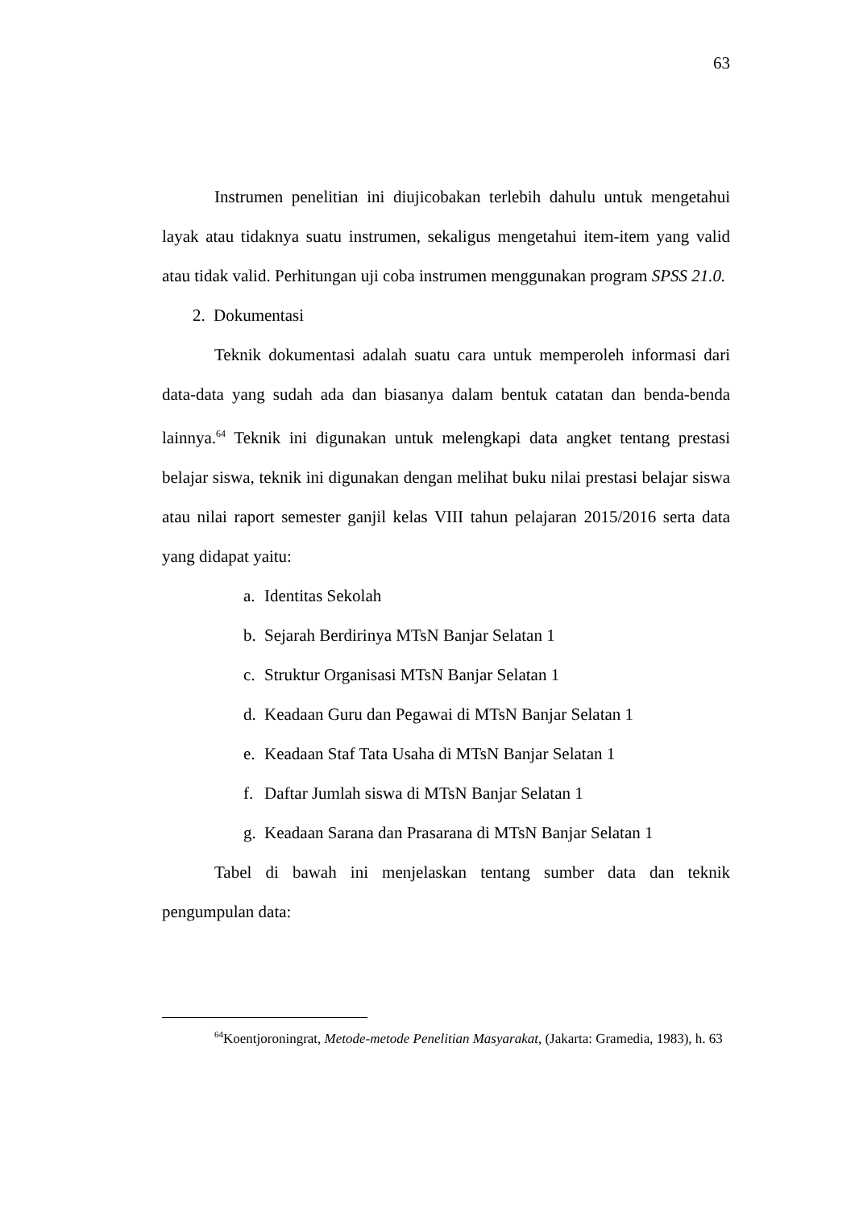63
Instrumen penelitian ini diujicobakan terlebih dahulu untuk mengetahui layak atau tidaknya suatu instrumen, sekaligus mengetahui item-item yang valid atau tidak valid. Perhitungan uji coba instrumen menggunakan program SPSS 21.0.
2. Dokumentasi
Teknik dokumentasi adalah suatu cara untuk memperoleh informasi dari data-data yang sudah ada dan biasanya dalam bentuk catatan dan benda-benda lainnya.<sup>64</sup> Teknik ini digunakan untuk melengkapi data angket tentang prestasi belajar siswa, teknik ini digunakan dengan melihat buku nilai prestasi belajar siswa atau nilai raport semester ganjil kelas VIII tahun pelajaran 2015/2016 serta data yang didapat yaitu:
a. Identitas Sekolah
b. Sejarah Berdirinya MTsN Banjar Selatan 1
c. Struktur Organisasi MTsN Banjar Selatan 1
d. Keadaan Guru dan Pegawai di MTsN Banjar Selatan 1
e. Keadaan Staf Tata Usaha di MTsN Banjar Selatan 1
f. Daftar Jumlah siswa di MTsN Banjar Selatan 1
g. Keadaan Sarana dan Prasarana di MTsN Banjar Selatan 1
Tabel di bawah ini menjelaskan tentang sumber data dan teknik pengumpulan data:
<sup>64</sup> Koentjoroningrat, Metode-metode Penelitian Masyarakat, (Jakarta: Gramedia, 1983), h. 63